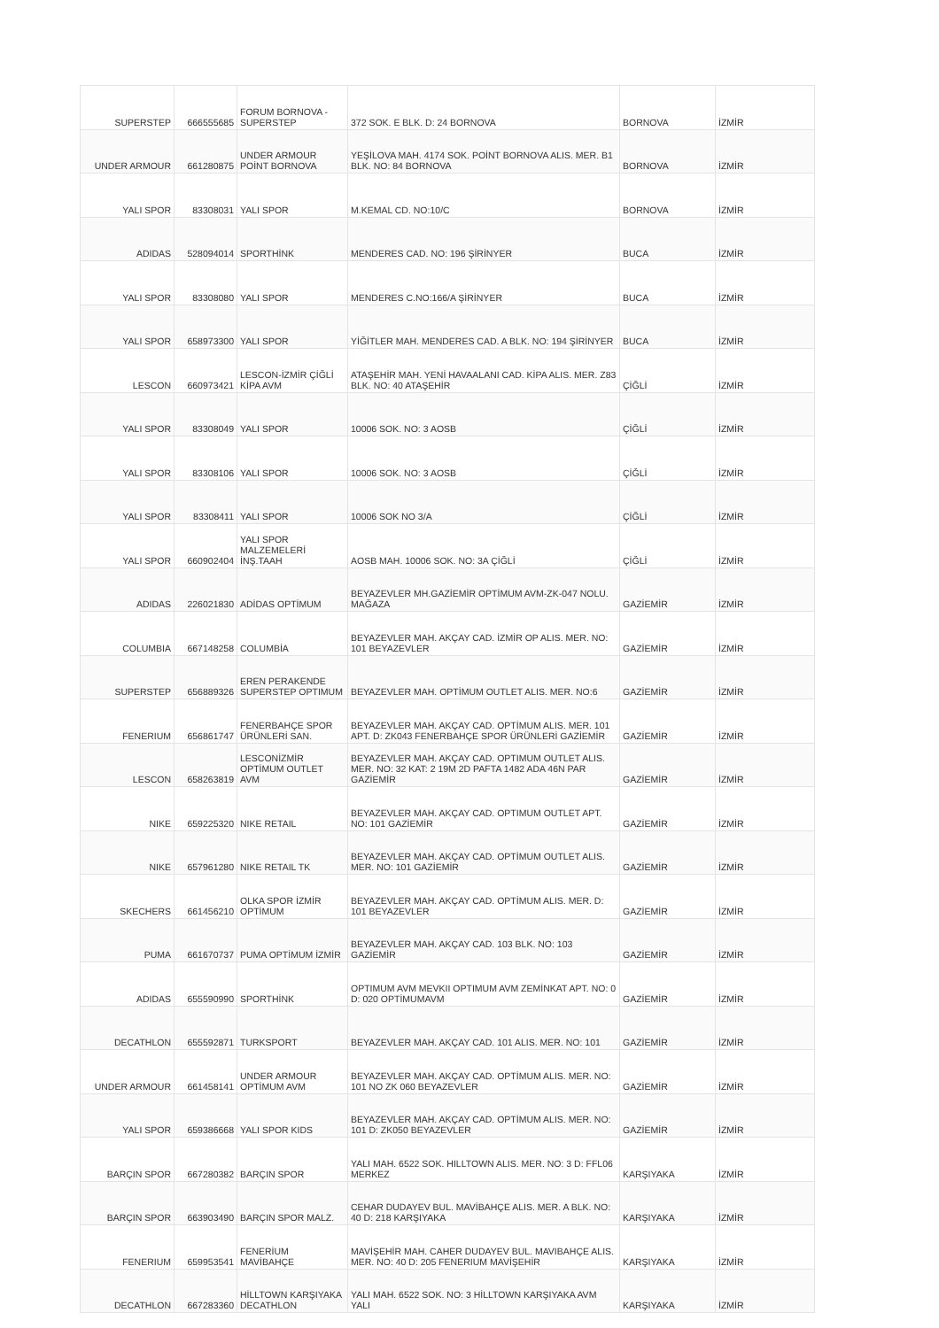| SUPERSTEP | 666555685 | FORUM BORNOVA - SUPERSTEP | 372 SOK. E BLK. D: 24 BORNOVA | BORNOVA | İZMİR |
| UNDER ARMOUR | 661280875 | UNDER ARMOUR POİNT BORNOVA | YEŞİLOVA MAH. 4174 SOK. POİNT BORNOVA ALIS. MER. B1 BLK. NO: 84 BORNOVA | BORNOVA | İZMİR |
| YALI SPOR | 83308031 | YALI SPOR | M.KEMAL CD. NO:10/C | BORNOVA | İZMİR |
| ADIDAS | 528094014 | SPORTHİNK | MENDERES CAD. NO: 196 ŞİRİNYER | BUCA | İZMİR |
| YALI SPOR | 83308080 | YALI SPOR | MENDERES C.NO:166/A ŞİRİNYER | BUCA | İZMİR |
| YALI SPOR | 658973300 | YALI SPOR | YİĞİTLER MAH. MENDERES CAD. A BLK. NO: 194 ŞİRİNYER | BUCA | İZMİR |
| LESCON | 660973421 | LESCON-İZMİR ÇİĞLİ KİPA AVM | ATAŞEHİR MAH. YENİ HAVAALANI CAD. KİPA ALIS. MER. Z83 BLK. NO: 40 ATAŞEHİR | ÇİĞLİ | İZMİR |
| YALI SPOR | 83308049 | YALI SPOR | 10006 SOK. NO: 3 AOSB | ÇİĞLİ | İZMİR |
| YALI SPOR | 83308106 | YALI SPOR | 10006 SOK. NO: 3 AOSB | ÇİĞLİ | İZMİR |
| YALI SPOR | 83308411 | YALI SPOR | 10006 SOK NO 3/A | ÇİĞLİ | İZMİR |
| YALI SPOR | 660902404 | YALI SPOR MALZEMELERİ İNŞ.TAAH | AOSB MAH. 10006 SOK. NO: 3A ÇİĞLİ | ÇİĞLİ | İZMİR |
| ADIDAS | 226021830 | ADİDAS OPTİMUM | BEYAZEVLER MH.GAZİEMİR OPTİMUM AVM-ZK-047 NOLU. MAĞAZA | GAZİEMİR | İZMİR |
| COLUMBIA | 667148258 | COLUMBİA | BEYAZEVLER MAH. AKÇAY CAD. İZMİR OP ALIS. MER. NO: 101 BEYAZEVLER | GAZİEMİR | İZMİR |
| SUPERSTEP | 656889326 | EREN PERAKENDE SUPERSTEP OPTIMUM | BEYAZEVLER MAH. OPTİMUM OUTLET ALIS. MER. NO:6 | GAZİEMİR | İZMİR |
| FENERIUM | 656861747 | FENERBAHÇE SPOR ÜRÜNLERİ SAN. | BEYAZEVLER MAH. AKÇAY CAD. OPTİMUM ALIS. MER. 101 APT. D: ZK043 FENERBAHÇE SPOR ÜRÜNLERİ GAZİEMİR | GAZİEMİR | İZMİR |
| LESCON | 658263819 | LESCONİZMİR OPTİMUM OUTLET AVM | BEYAZEVLER MAH. AKÇAY CAD. OPTIMUM OUTLET ALIS. MER. NO: 32 KAT: 2 19M 2D PAFTA 1482 ADA 46N PAR GAZİEMİR | GAZİEMİR | İZMİR |
| NIKE | 659225320 | NIKE RETAIL | BEYAZEVLER MAH. AKÇAY CAD. OPTIMUM OUTLET APT. NO: 101 GAZİEMİR | GAZİEMİR | İZMİR |
| NIKE | 657961280 | NIKE RETAIL TK | BEYAZEVLER MAH. AKÇAY CAD. OPTİMUM OUTLET ALIS. MER. NO: 101 GAZİEMİR | GAZİEMİR | İZMİR |
| SKECHERS | 661456210 | OLKA SPOR İZMİR OPTİMUM | BEYAZEVLER MAH. AKÇAY CAD. OPTİMUM ALIS. MER. D: 101 BEYAZEVLER | GAZİEMİR | İZMİR |
| PUMA | 661670737 | PUMA OPTİMUM İZMİR | BEYAZEVLER MAH. AKÇAY CAD. 103 BLK. NO: 103 GAZİEMİR | GAZİEMİR | İZMİR |
| ADIDAS | 655590990 | SPORTHİNK | OPTIMUM AVM MEVKII OPTIMUM AVM ZEMİNKAT APT. NO: 0 D: 020 OPTİMUMAVM | GAZİEMİR | İZMİR |
| DECATHLON | 655592871 | TURKSPORT | BEYAZEVLER MAH. AKÇAY CAD. 101 ALIS. MER. NO: 101 | GAZİEMİR | İZMİR |
| UNDER ARMOUR | 661458141 | UNDER ARMOUR OPTİMUM AVM | BEYAZEVLER MAH. AKÇAY CAD. OPTİMUM ALIS. MER. NO: 101 NO ZK 060 BEYAZEVLER | GAZİEMİR | İZMİR |
| YALI SPOR | 659386668 | YALI SPOR KIDS | BEYAZEVLER MAH. AKÇAY CAD. OPTİMUM ALIS. MER. NO: 101 D: ZK050 BEYAZEVLER | GAZİEMİR | İZMİR |
| BARÇIN SPOR | 667280382 | BARÇIN SPOR | YALI MAH. 6522 SOK. HILLTOWN ALIS. MER. NO: 3 D: FFL06 MERKEZ | KARŞIYAKA | İZMİR |
| BARÇIN SPOR | 663903490 | BARÇIN SPOR MALZ. | CEHAR DUDAYEV BUL. MAVİBAHÇE ALIS. MER. A BLK. NO: 40 D: 218 KARŞIYAKA | KARŞIYAKA | İZMİR |
| FENERIUM | 659953541 | FENERİUM MAVİBAHÇE | MAVİŞEHİR MAH. CAHER DUDAYEV BUL. MAVIBAHÇE ALIS. MER. NO: 40 D: 205 FENERIUM MAVİŞEHİR | KARŞIYAKA | İZMİR |
| DECATHLON | 667283360 | HİLLTOWN KARŞIYAKA DECATHLON | YALI MAH. 6522 SOK. NO: 3 HİLLTOWN KARŞIYAKA AVM YALI | KARŞIYAKA | İZMİR |